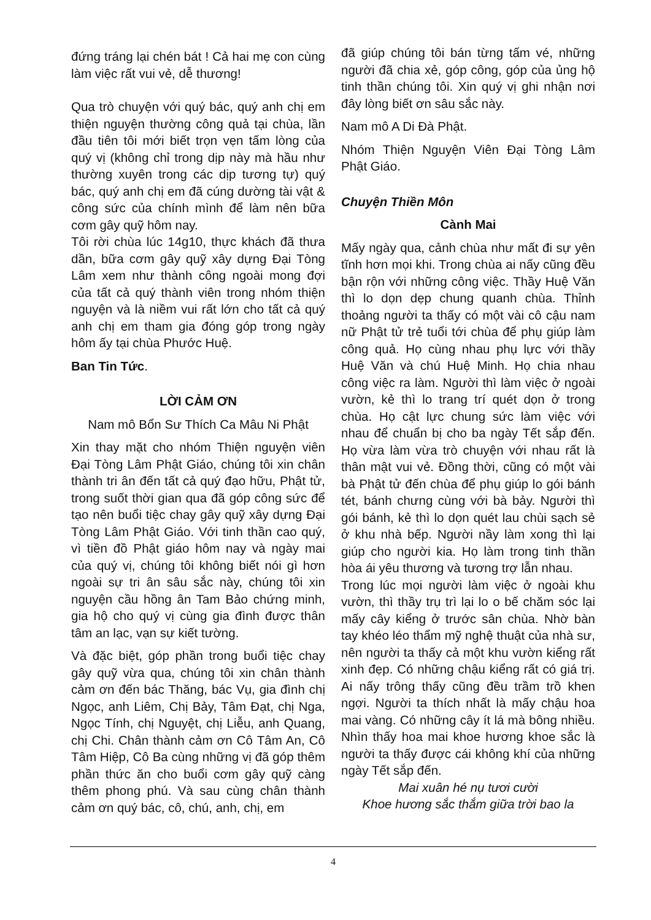đứng tráng lại chén bát ! Cả hai mẹ con cùng làm việc rất vui vẻ, dễ thương!
Qua trò chuyện với quý bác, quý anh chị em thiện nguyện thường công quả tại chùa, lần đầu tiên tôi mới biết trọn vẹn tấm lòng của quý vị (không chỉ trong dịp này mà hầu như thường xuyên trong các dịp tương tự) quý bác, quý anh chị em đã cúng dường tài vật & công sức của chính mình để làm nên bữa cơm gây quỹ hôm nay.
Tôi rời chùa lúc 14g10, thực khách đã thưa dần, bữa cơm gây quỹ xây dựng Đại Tòng Lâm xem như thành công ngoài mong đợi của tất cả quý thành viên trong nhóm thiện nguyện và là niềm vui rất lớn cho tất cả quý anh chị em tham gia đóng góp trong ngày hôm ấy tại chùa Phước Huệ.
Ban Tin Tức.
LỜI CẢM ƠN
Nam mô Bổn Sư Thích Ca Mâu Ni Phật
Xin thay mặt cho nhóm Thiện nguyện viên Đại Tòng Lâm Phật Giáo, chúng tôi xin chân thành tri ân đến tất cả quý đạo hữu, Phật tử, trong suốt thời gian qua đã góp công sức để tạo nên buổi tiệc chay gây quỹ xây dựng Đại Tòng Lâm Phật Giáo. Với tinh thần cao quý, vì tiền đồ Phật giáo hôm nay và ngày mai của quý vị, chúng tôi không biết nói gì hơn ngoài sự tri ân sâu sắc này, chúng tôi xin nguyện cầu hồng ân Tam Bảo chứng minh, gia hộ cho quý vị cùng gia đình được thân tâm an lạc, vạn sự kiết tường.
Và đặc biệt, góp phần trong buổi tiệc chay gây quỹ vừa qua, chúng tôi xin chân thành cảm ơn đến bác Thăng, bác Vụ, gia đình chị Ngọc, anh Liêm, Chị Bảy, Tâm Đạt, chị Nga, Ngọc Tính, chị Nguyệt, chị Liễu, anh Quang, chị Chi. Chân thành cảm ơn Cô Tâm An, Cô Tâm Hiệp, Cô Ba cùng những vị đã góp thêm phần thức ăn cho buổi cơm gây quỹ càng thêm phong phú. Và sau cùng chân thành cảm ơn quý bác, cô, chú, anh, chị, em
đã giúp chúng tôi bán từng tấm vé, những người đã chia xẻ, góp công, góp của ủng hộ tinh thần chúng tôi. Xin quý vị ghi nhận nơi đây lòng biết ơn sâu sắc này.
Nam mô A Di Đà Phật.
Nhóm Thiện Nguyện Viên Đại Tòng Lâm Phật Giáo.
Chuyện Thiền Môn
Cành Mai
Mấy ngày qua, cảnh chùa như mất đi sự yên tĩnh hơn mọi khi. Trong chùa ai nấy cũng đều bận rộn với những công việc. Thầy Huệ Văn thì lo dọn dẹp chung quanh chùa. Thỉnh thoảng người ta thấy có một vài cô cậu nam nữ Phật tử trẻ tuổi tới chùa để phụ giúp làm công quả. Họ cùng nhau phụ lực với thầy Huệ Văn và chú Huệ Minh. Họ chia nhau công việc ra làm. Người thì làm việc ở ngoài vườn, kẻ thì lo trang trí quét dọn ở trong chùa. Họ cật lực chung sức làm việc với nhau để chuẩn bị cho ba ngày Tết sắp đến. Họ vừa làm vừa trò chuyện với nhau rất là thân mật vui vẻ. Đồng thời, cũng có một vài bà Phật tử đến chùa để phụ giúp lo gói bánh tét, bánh chưng cùng với bà bảy. Người thì gói bánh, kẻ thì lo dọn quét lau chùi sạch sẻ ở khu nhà bếp. Người nầy làm xong thì lại giúp cho người kia. Họ làm trong tinh thần hòa ái yêu thương và tương trợ lẫn nhau.
Trong lúc mọi người làm việc ở ngoài khu vườn, thì thầy trụ trì lại lo o bế chăm sóc lại mấy cây kiểng ở trước sân chùa. Nhờ bàn tay khéo léo thẩm mỹ nghệ thuật của nhà sư, nên người ta thấy cả một khu vườn kiểng rất xinh đẹp. Có những chậu kiểng rất có giá trị. Ai nấy trông thấy cũng đều trầm trồ khen ngợi. Người ta thích nhất là mấy chậu hoa mai vàng. Có những cây ít lá mà bông nhiều. Nhìn thấy hoa mai khoe hương khoe sắc là người ta thấy được cái không khí của những ngày Tết sắp đến.
Mai xuân hé nụ tươi cười
Khoe hương sắc thắm giữa trời bao la
4